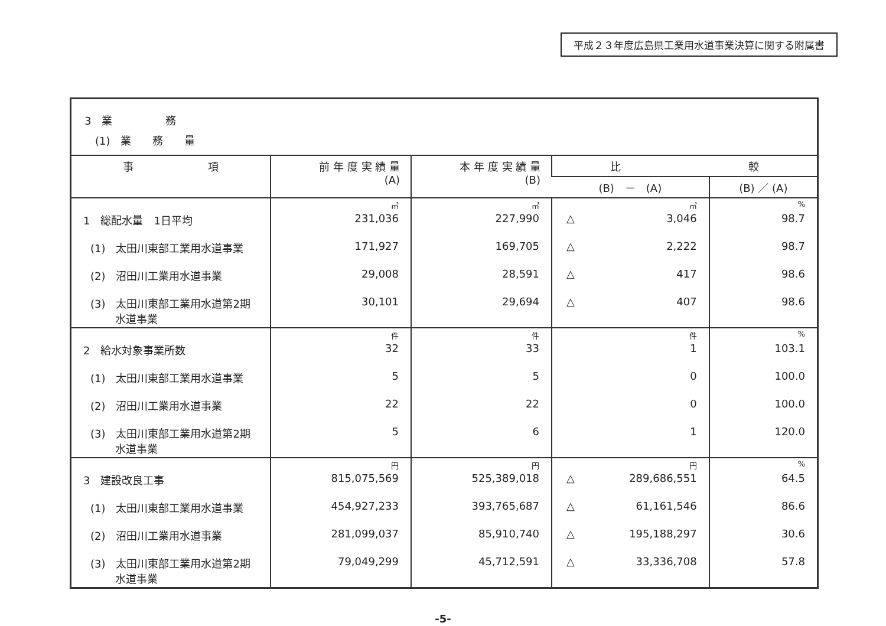平成２３年度広島県工業用水道事業決算に関する附属書
3　業　　　　　務
　(1)　業　　務　　量
| 事 項 | 前 年 度 実 績 量 (A) | 本 年 度 実 績 量 (B) | 比 較 | |
| --- | --- | --- | --- | --- |
| | | | (B) － (A) | (B) ／ (A) |
| | ㎥ | ㎥ | ㎥ | % |
| 1 総配水量 1日平均 | 231,036 | 227,990 | △ 3,046 | 98.7 |
| (1) 太田川東部工業用水道事業 | 171,927 | 169,705 | △ 2,222 | 98.7 |
| (2) 沼田川工業用水道事業 | 29,008 | 28,591 | △ 417 | 98.6 |
| (3) 太田川東部工業用水道第2期 水道事業 | 30,101 | 29,694 | △ 407 | 98.6 |
| | 件 | 件 | 件 | % |
| 2 給水対象事業所数 | 32 | 33 | 1 | 103.1 |
| (1) 太田川東部工業用水道事業 | 5 | 5 | 0 | 100.0 |
| (2) 沼田川工業用水道事業 | 22 | 22 | 0 | 100.0 |
| (3) 太田川東部工業用水道第2期 水道事業 | 5 | 6 | 1 | 120.0 |
| | 円 | 円 | 円 | % |
| 3 建設改良工事 | 815,075,569 | 525,389,018 | △ 289,686,551 | 64.5 |
| (1) 太田川東部工業用水道事業 | 454,927,233 | 393,765,687 | △ 61,161,546 | 86.6 |
| (2) 沼田川工業用水道事業 | 281,099,037 | 85,910,740 | △ 195,188,297 | 30.6 |
| (3) 太田川東部工業用水道第2期 水道事業 | 79,049,299 | 45,712,591 | △ 33,336,708 | 57.8 |
-5-